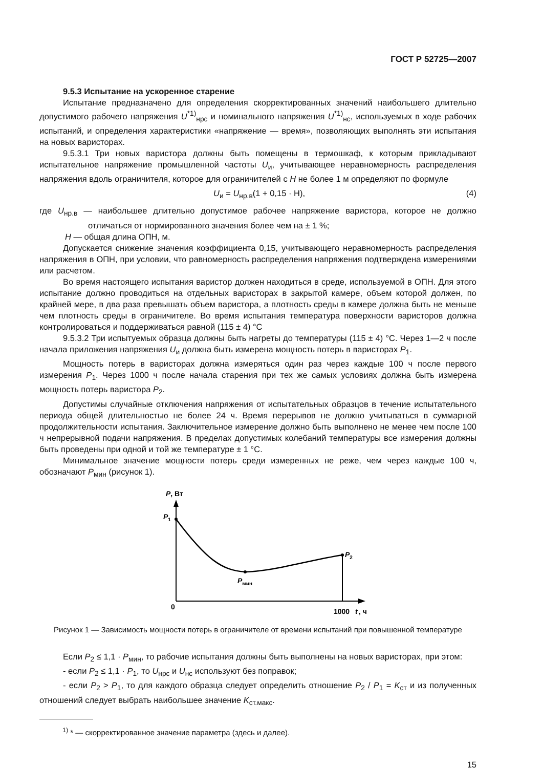ГОСТ Р 52725—2007
9.5.3 Испытание на ускоренное старение
Испытание предназначено для определения скорректированных значений наибольшего длительно допустимого рабочего напряжения U<sup>*1)</sup><sub>нрс</sub> и номинального напряжения U<sup>*1)</sup><sub>нс</sub>, используемых в ходе рабочих испытаний, и определения характеристики «напряжение — время», позволяющих выполнять эти испытания на новых варисторах.
9.5.3.1 Три новых варистора должны быть помещены в термошкаф, к которым прикладывают испытательное напряжение промышленной частоты U<sub>и</sub>, учитывающее неравномерность распределения напряжения вдоль ограничителя, которое для ограничителей с H не более 1 м определяют по формуле
U<sub>и</sub> = U<sub>нр.в</sub>(1 + 0,15 · H), (4)
где U<sub>нр.в</sub> — наибольшее длительно допустимое рабочее напряжение варистора, которое не должно отличаться от нормированного значения более чем на ± 1 %;
H — общая длина ОПН, м.
Допускается снижение значения коэффициента 0,15, учитывающего неравномерность распределения напряжения в ОПН, при условии, что равномерность распределения напряжения подтверждена измерениями или расчетом.
Во время настоящего испытания варистор должен находиться в среде, используемой в ОПН. Для этого испытание должно проводиться на отдельных варисторах в закрытой камере, объем которой должен, по крайней мере, в два раза превышать объем варистора, а плотность среды в камере должна быть не меньше чем плотность среды в ограничителе. Во время испытания температура поверхности варисторов должна контролироваться и поддерживаться равной (115 ± 4) °С
9.5.3.2 Три испытуемых образца должны быть нагреты до температуры (115 ± 4) °С. Через 1—2 ч после начала приложения напряжения U<sub>и</sub> должна быть измерена мощность потерь в варисторах P<sub>1</sub>.
Мощность потерь в варисторах должна измеряться один раз через каждые 100 ч после первого измерения P<sub>1</sub>. Через 1000 ч после начала старения при тех же самых условиях должна быть измерена мощность потерь варистора P<sub>2</sub>.
Допустимы случайные отключения напряжения от испытательных образцов в течение испытательного периода общей длительностью не более 24 ч. Время перерывов не должно учитываться в суммарной продолжительности испытания. Заключительное измерение должно быть выполнено не менее чем после 100 ч непрерывной подачи напряжения. В пределах допустимых колебаний температуры все измерения должны быть проведены при одной и той же температуре ± 1 °С.
Минимальное значение мощности потерь среди измеренных не реже, чем через каждые 100 ч, обозначают P<sub>мин</sub> (рисунок 1).
P, Вт
P1
P2
Pмин
0
1000
t
, ч
Рисунок 1 — Зависимость мощности потерь в ограничителе от времени испытаний при повышенной температуре
Если P<sub>2</sub> ≤ 1,1 · P<sub>мин</sub>, то рабочие испытания должны быть выполнены на новых варисторах, при этом:
- если P<sub>2</sub> ≤ 1,1 · P<sub>1</sub>, то U<sub>нрс</sub> и U<sub>нс</sub> используют без поправок;
- если P<sub>2</sub> > P<sub>1</sub>, то для каждого образца следует определить отношение P<sub>2</sub> / P<sub>1</sub> = K<sub>ст</sub> и из полученных отношений следует выбрать наибольшее значение K<sub>ст.макс</sub>.
<sup>1)</sup> * — скорректированное значение параметра (здесь и далее).
15